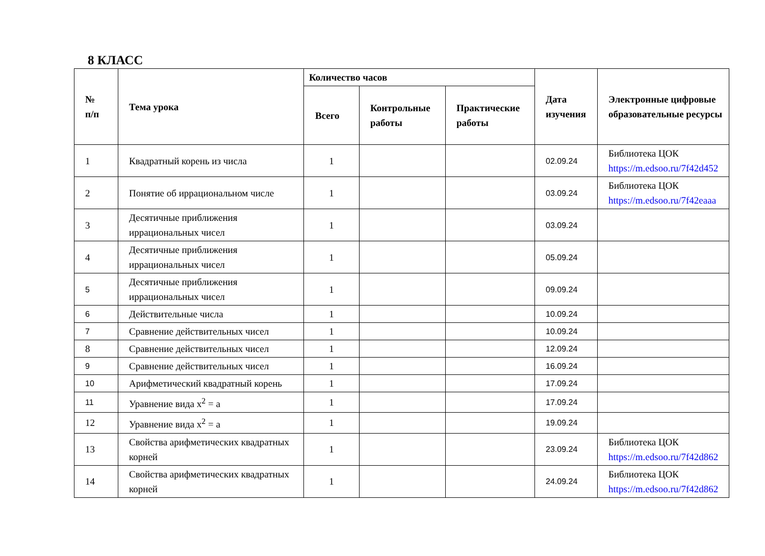8 КЛАСС
| № п/п | Тема урока | Количество часов | | | Дата изучения | Электронные цифровые образовательные ресурсы |
| --- | --- | --- | --- | --- | --- | --- |
| | | Всего | Контрольные работы | Практические работы | | |
| 1 | Квадратный корень из числа | 1 | | | 02.09.24 | Библиотека ЦОК https://m.edsoo.ru/7f42d452 |
| 2 | Понятие об иррациональном числе | 1 | | | 03.09.24 | Библиотека ЦОК https://m.edsoo.ru/7f42eaaa |
| 3 | Десятичные приближения иррациональных чисел | 1 | | | 03.09.24 | |
| 4 | Десятичные приближения иррациональных чисел | 1 | | | 05.09.24 | |
| 5 | Десятичные приближения иррациональных чисел | 1 | | | 09.09.24 | |
| 6 | Действительные числа | 1 | | | 10.09.24 | |
| 7 | Сравнение действительных чисел | 1 | | | 10.09.24 | |
| 8 | Сравнение действительных чисел | 1 | | | 12.09.24 | |
| 9 | Сравнение действительных чисел | 1 | | | 16.09.24 | |
| 10 | Арифметический квадратный корень | 1 | | | 17.09.24 | |
| 11 | Уравнение вида x<sup>2</sup> = a | 1 | | | 17.09.24 | |
| 12 | Уравнение вида x<sup>2</sup> = a | 1 | | | 19.09.24 | |
| 13 | Свойства арифметических квадратных корней | 1 | | | 23.09.24 | Библиотека ЦОК https://m.edsoo.ru/7f42d862 |
| 14 | Свойства арифметических квадратных корней | 1 | | | 24.09.24 | Библиотека ЦОК https://m.edsoo.ru/7f42d862 |